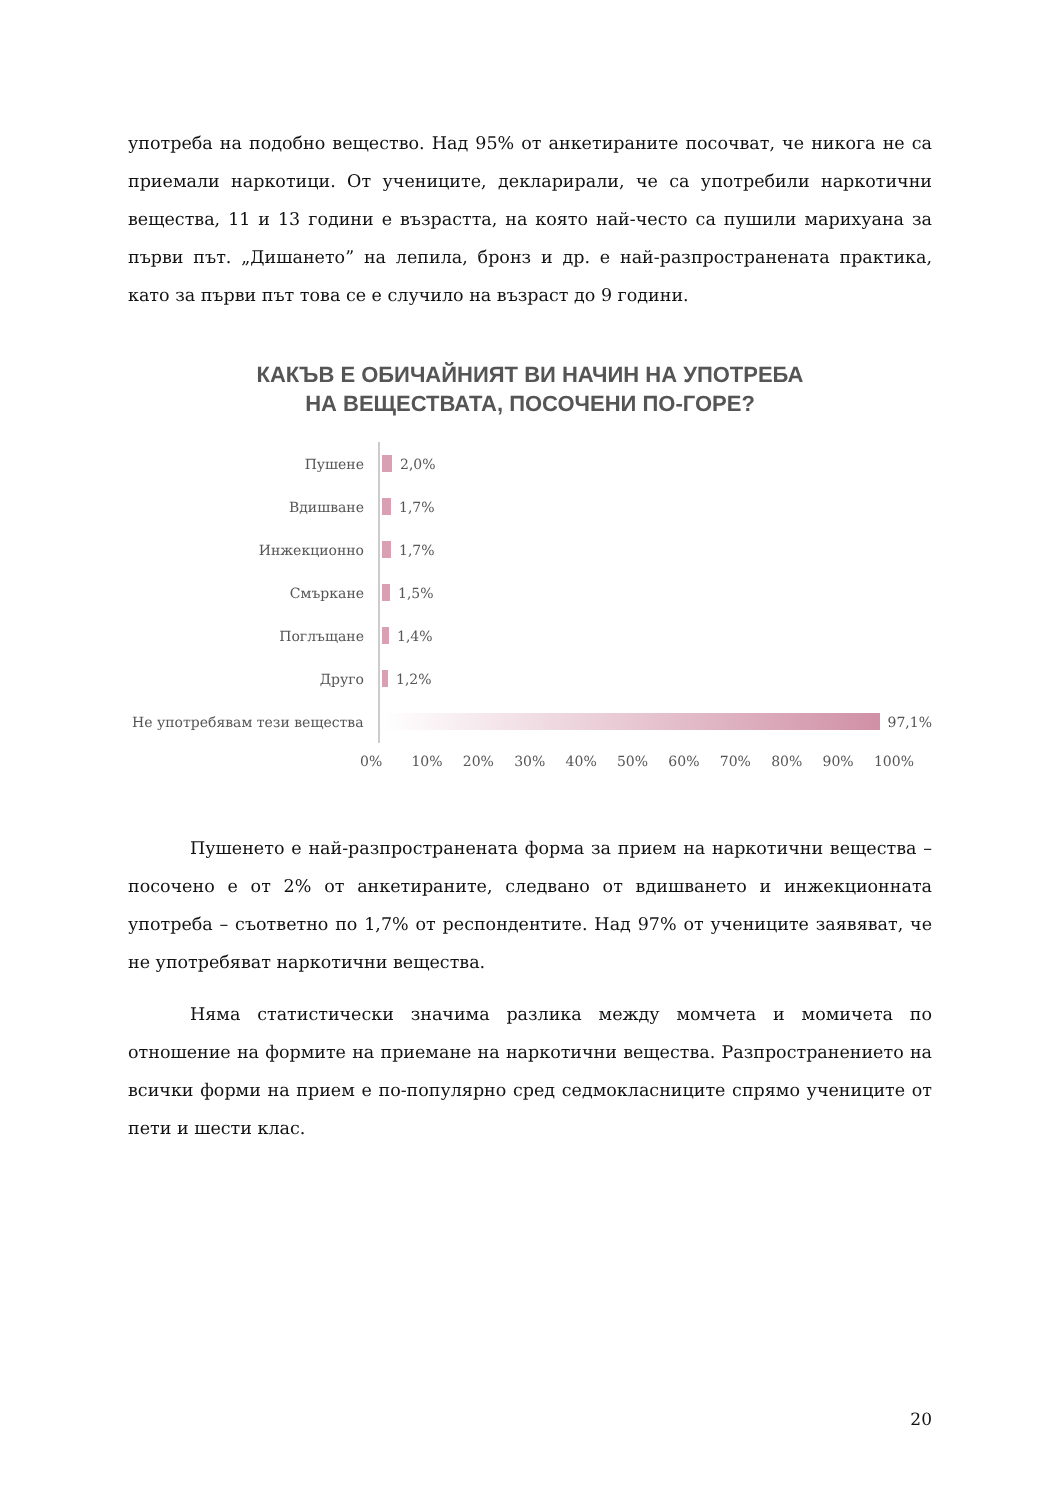употреба на подобно вещество. Над 95% от анкетираните посочват, че никога не са приемали наркотици. От учениците, декларирали, че са употребили наркотични вещества, 11 и 13 години е възрастта, на която най-често са пушили марихуана за първи път. „Дишането” на лепила, бронз и др. е най-разпространената практика, като за първи път това се е случило на възраст до 9 години.
КАКЪВ Е ОБИЧАЙНИЯТ ВИ НАЧИН НА УПОТРЕБА
НА ВЕЩЕСТВАТА, ПОСОЧЕНИ ПО-ГОРЕ?
Пушене
2,0%
Вдишване
1,7%
Инжекционно
1,7%
Смъркане
1,5%
Поглъщане
1,4%
Друго
1,2%
Не употребявам тези вещества
97,1%
0% 10% 20% 30% 40% 50% 60% 70% 80% 90% 100%
Пушенето е най-разпространената форма за прием на наркотични вещества – посочено е от 2% от анкетираните, следвано от вдишването и инжекционната употреба – съответно по 1,7% от респондентите. Над 97% от учениците заявяват, че не употребяват наркотични вещества.
Няма статистически значима разлика между момчета и момичета по отношение на формите на приемане на наркотични вещества. Разпространението на всички форми на прием е по-популярно сред седмокласниците спрямо учениците от пети и шести клас.
20